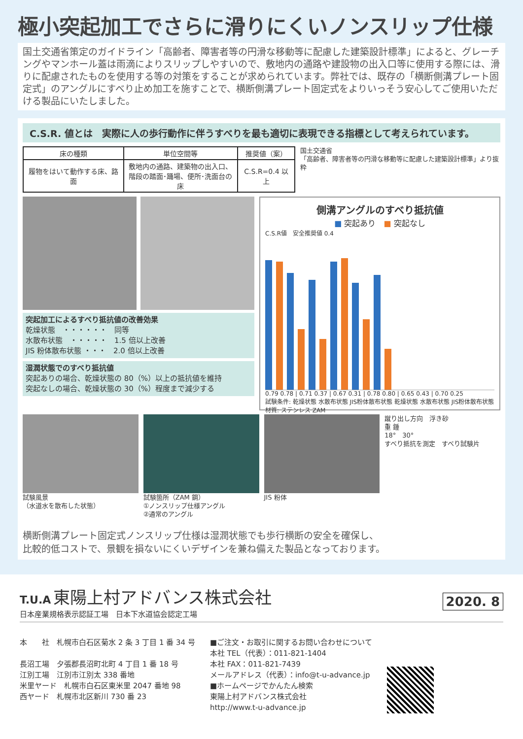極小突起加工でさらに滑りにくいノンスリップ仕様
国土交通省策定のガイドライン「高齢者、障害者等の円滑な移動等に配慮した建築設計標準」によると、グレーチングやマンホール蓋は雨滴によりスリップしやすいので、敷地内の通路や建設物の出入口等に使用する際には、滑りに配慮されたものを使用する等の対策をすることが求められています。弊社では、既存の「横断側溝プレート固定式」のアングルにすべり止め加工を施すことで、横断側溝プレート固定式をよりいっそう安心してご使用いただける製品にいたしました。
C.S.R. 値とは　実際に人の歩行動作に伴うすべりを最も適切に表現できる指標として考えられています。
| 床の種類 | 単位空間等 | 推奨値（案） |
| --- | --- | --- |
| 履物をはいて動作する床、路面 | 敷地内の通路、建築物の出入口、 階段の踏面･踊場、便所･洗面台の床 | C.S.R=0.4 以上 |
国土交通省
「高齢者、障害者等の円滑な移動等に配慮した建築設計標準」より抜粋
突起加工によるすべり抵抗値の改善効果
乾燥状態　・・・・・・　同等
水散布状態　・・・・・　1.5 倍以上改善
JIS 粉体散布状態 ・・・　2.0 倍以上改善
湿潤状態でのすべり抵抗値
突起ありの場合、乾燥状態の 80（%）以上の抵抗値を維持
突起なしの場合、乾燥状態の 30（%）程度まで減少する
側溝アングルのすべり抵抗値
■ 突起あり　■ 突起なし
C.S.R値　安全推奨値 0.4
0.79 0.78 | 0.71 0.37 | 0.67 0.31 | 0.78 0.80 | 0.65 0.43 | 0.70 0.25
試験条件: 乾燥状態 水散布状態 JIS粉体散布状態 乾燥状態 水散布状態 JIS粉体散布状態
材質: ステンレス ZAM
試験風景
（水道水を散布した状態）
試験箇所（ZAM 鋼）
①ノンスリップ仕様アングル
②通常のアングル
JIS 粉体 蹴り出し方向　浮き砂
重 錘
18°　30°
すべり抵抗を測定　すべり試験片
横断側溝プレート固定式ノンスリップ仕様は湿潤状態でも歩行横断の安全を確保し、
比較的低コストで、景観を損ないにくいデザインを兼ね備えた製品となっております。
T.U.A 東陽上村アドバンス株式会社
日本産業規格表示認証工場　日本下水道協会認定工場
2020. 8
本　　社　札幌市白石区菊水 2 条 3 丁目 1 番 34 号
長沼工場　夕張郡長沼町北町 4 丁目 1 番 18 号
江別工場　江別市江別太 338 番地
米里ヤード　札幌市白石区東米里 2047 番地 98
西ヤード　札幌市北区新川 730 番 23
■ご注文・お取引に関するお問い合わせについて
本社 TEL（代表）：011-821-1404
本社 FAX：011-821-7439
メールアドレス（代表）：info@t-u-advance.jp
■ホームページでかんたん検索
東陽上村アドバンス株式会社
http://www.t-u-advance.jp